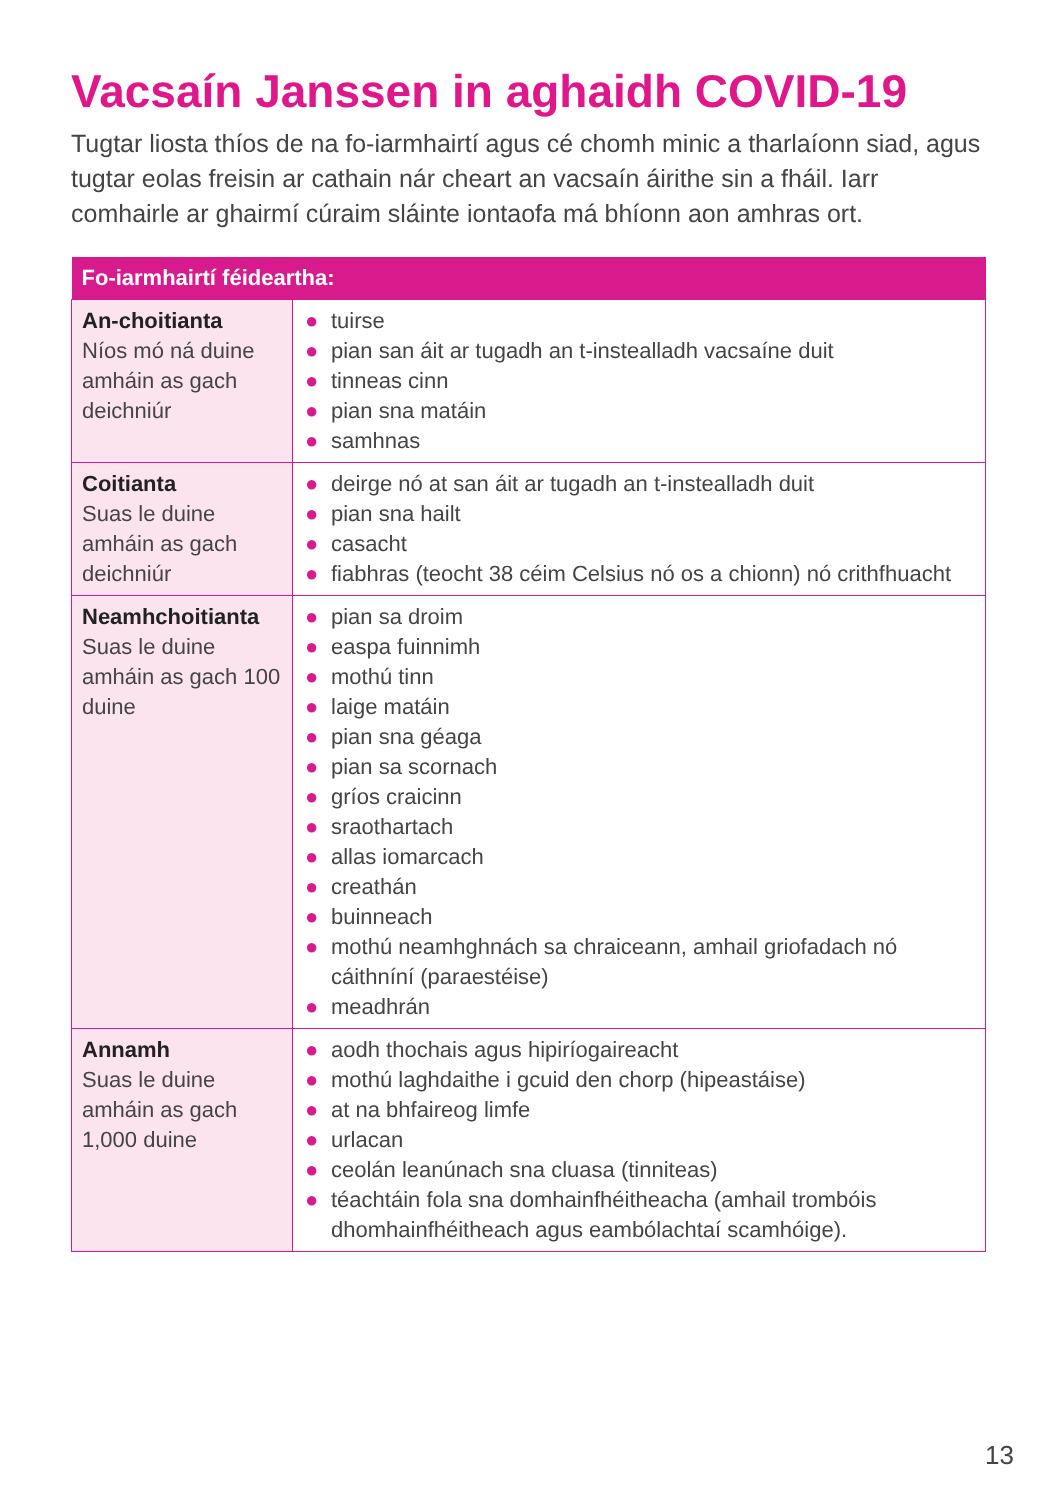Vacsaín Janssen in aghaidh COVID-19
Tugtar liosta thíos de na fo-iarmhairtí agus cé chomh minic a tharlaíonn siad, agus tugtar eolas freisin ar cathain nár cheart an vacsaín áirithe sin a fháil. Iarr comhairle ar ghairmí cúraim sláinte iontaofa má bhíonn aon amhras ort.
| Fo-iarmhairtí féideartha: | |
| --- | --- |
| An-choitianta Níos mó ná duine amháin as gach deichniúr | ● tuirse ● pian san áit ar tugadh an t-instealladh vacsaíne duit ● tinneas cinn ● pian sna matáin ● samhnas |
| Coitianta Suas le duine amháin as gach deichniúr | ● deirge nó at san áit ar tugadh an t-instealladh duit ● pian sna hailt ● casacht ● fiabhras (teocht 38 céim Celsius nó os a chionn) nó crithfhuacht |
| Neamhchoitianta Suas le duine amháin as gach 100 duine | ● pian sa droim ● easpa fuinnimh ● mothú tinn ● laige matáin ● pian sna géaga ● pian sa scornach ● gríos craicinn ● sraothartach ● allas iomarcach ● creathán ● buinneach ● mothú neamhghnách sa chraiceann, amhail griofadach nó cáithníní (paraestéise) ● meadhrán |
| Annamh Suas le duine amháin as gach 1,000 duine | ● aodh thochais agus hipiríogaireacht ● mothú laghdaithe i gcuid den chorp (hipeastáise) ● at na bhfaireog limfe ● urlacan ● ceolán leanúnach sna cluasa (tinniteas) ● téachtáin fola sna domhainfhéitheacha (amhail trombóis dhomhainfhéitheach agus eambólachtaí scamhóige). |
13